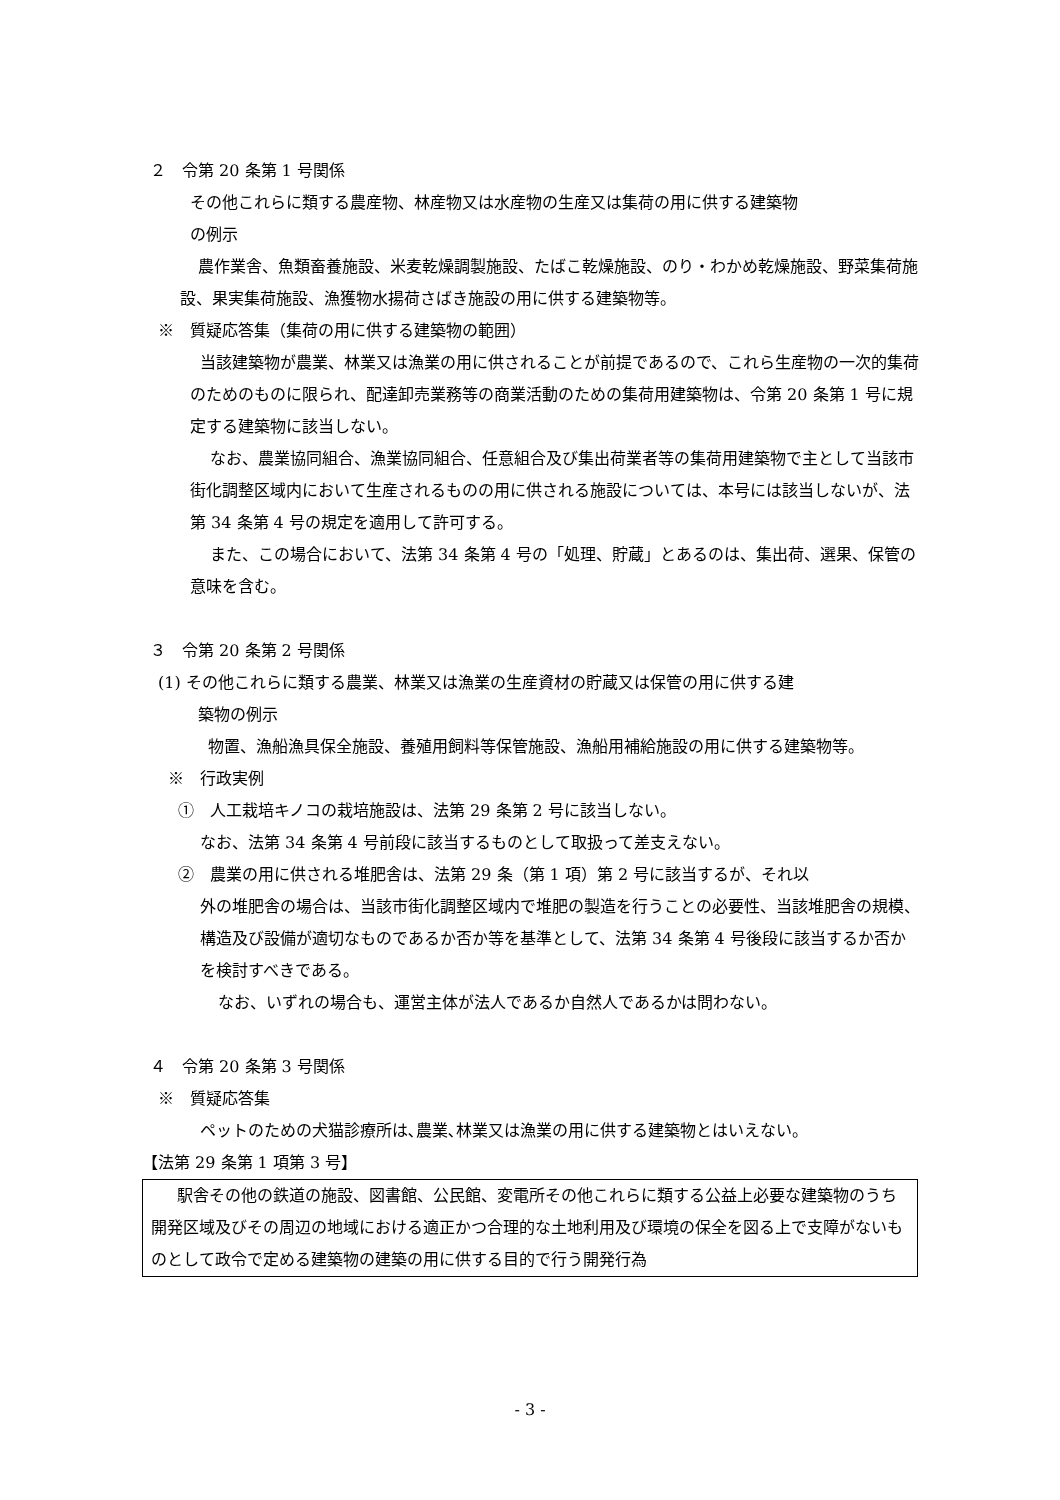２　令第 20 条第 1 号関係
その他これらに類する農産物、林産物又は水産物の生産又は集荷の用に供する建築物
の例示
農作業舎、魚類畜養施設、米麦乾燥調製施設、たばこ乾燥施設、のり・わかめ乾燥施設、野菜集荷施設、果実集荷施設、漁獲物水揚荷さばき施設の用に供する建築物等。
※　質疑応答集（集荷の用に供する建築物の範囲）
当該建築物が農業、林業又は漁業の用に供されることが前提であるので、これら生産物の一次的集荷のためのものに限られ、配達卸売業務等の商業活動のための集荷用建築物は、令第 20 条第 1 号に規定する建築物に該当しない。
なお、農業協同組合、漁業協同組合、任意組合及び集出荷業者等の集荷用建築物で主として当該市街化調整区域内において生産されるものの用に供される施設については、本号には該当しないが、法第 34 条第 4 号の規定を適用して許可する。
また、この場合において、法第 34 条第 4 号の「処理、貯蔵」とあるのは、集出荷、選果、保管の意味を含む。
３　令第 20 条第 2 号関係
(1) その他これらに類する農業、林業又は漁業の生産資材の貯蔵又は保管の用に供する建
築物の例示
物置、漁船漁具保全施設、養殖用飼料等保管施設、漁船用補給施設の用に供する建築物等。
※　行政実例
①　人工栽培キノコの栽培施設は、法第 29 条第 2 号に該当しない。
なお、法第 34 条第 4 号前段に該当するものとして取扱って差支えない。
②　農業の用に供される堆肥舎は、法第 29 条（第 1 項）第 2 号に該当するが、それ以
外の堆肥舎の場合は、当該市街化調整区域内で堆肥の製造を行うことの必要性、当該堆肥舎の規模、構造及び設備が適切なものであるか否か等を基準として、法第 34 条第 4 号後段に該当するか否かを検討すべきである。
なお、いずれの場合も、運営主体が法人であるか自然人であるかは問わない。
４　令第 20 条第 3 号関係
※　質疑応答集
ペットのための犬猫診療所は､農業､林業又は漁業の用に供する建築物とはいえない。
【法第 29 条第 1 項第 3 号】
駅舎その他の鉄道の施設、図書館、公民館、変電所その他これらに類する公益上必要な建築物のうち開発区域及びその周辺の地域における適正かつ合理的な土地利用及び環境の保全を図る上で支障がないものとして政令で定める建築物の建築の用に供する目的で行う開発行為
- 3 -